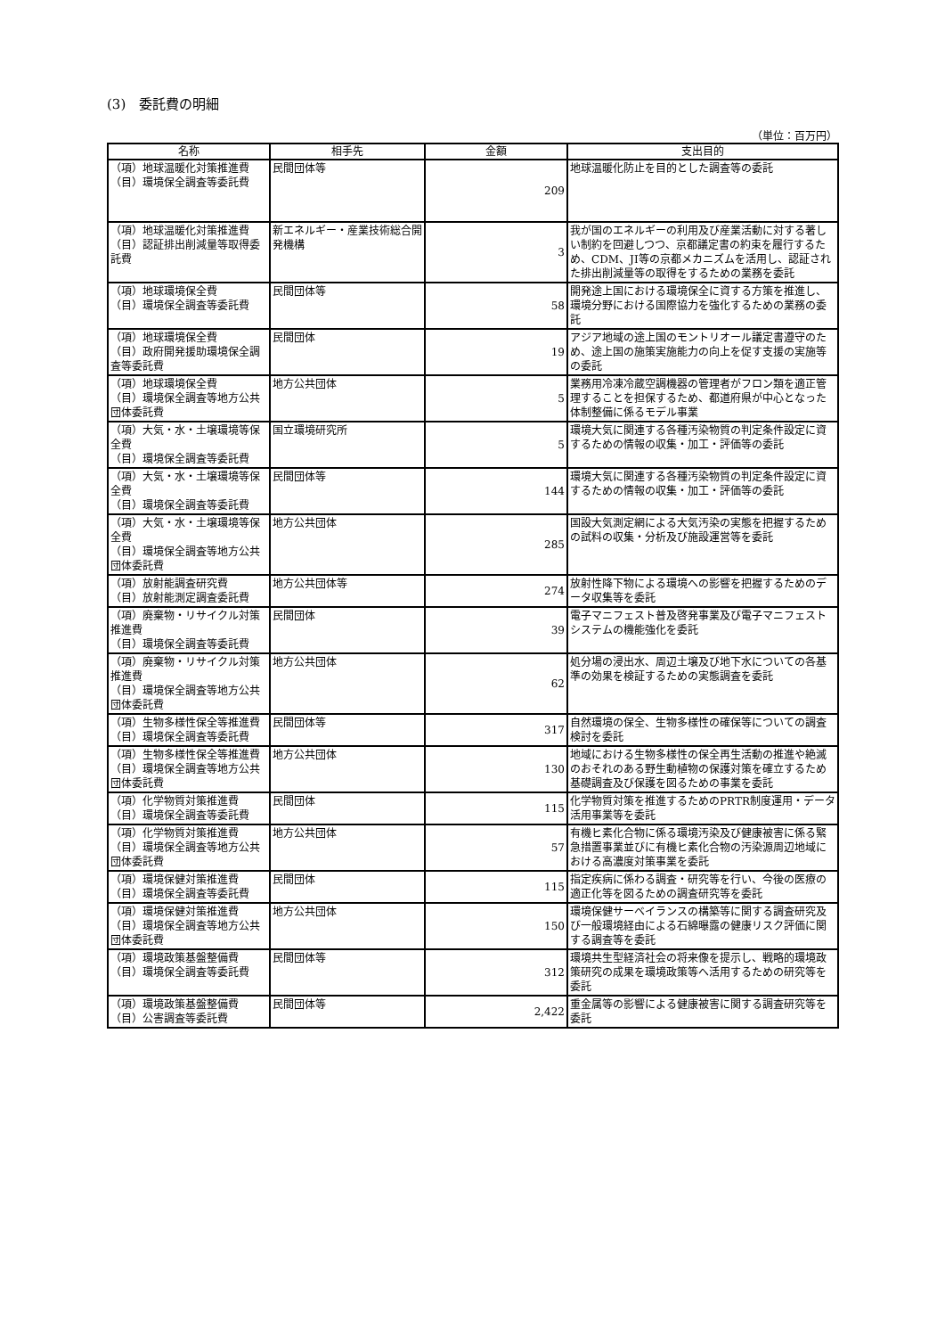(3)　委託費の明細
（単位：百万円）
| 名称 | 相手先 | 金額 | 支出目的 |
| --- | --- | --- | --- |
| （項）地球温暖化対策推進費 （目）環境保全調査等委託費 | 民間団体等 | 209 | 地球温暖化防止を目的とした調査等の委託 |
| （項）地球温暖化対策推進費 （目）認証排出削減量等取得委託費 | 新エネルギー・産業技術総合開発機構 | 3 | 我が国のエネルギーの利用及び産業活動に対する著しい制約を回避しつつ、京都議定書の約束を履行するため、CDM、JI等の京都メカニズムを活用し、認証された排出削減量等の取得をするための業務を委託 |
| （項）地球環境保全費 （目）環境保全調査等委託費 | 民間団体等 | 58 | 開発途上国における環境保全に資する方策を推進し、環境分野における国際協力を強化するための業務の委託 |
| （項）地球環境保全費 （目）政府開発援助環境保全調査等委託費 | 民間団体 | 19 | アジア地域の途上国のモントリオール議定書遵守のため、途上国の施策実施能力の向上を促す支援の実施等の委託 |
| （項）地球環境保全費 （目）環境保全調査等地方公共団体委託費 | 地方公共団体 | 5 | 業務用冷凍冷蔵空調機器の管理者がフロン類を適正管理することを担保するため、都道府県が中心となった体制整備に係るモデル事業 |
| （項）大気・水・土壌環境等保全費 （目）環境保全調査等委託費 | 国立環境研究所 | 5 | 環境大気に関連する各種汚染物質の判定条件設定に資するための情報の収集・加工・評価等の委託 |
| （項）大気・水・土壌環境等保全費 （目）環境保全調査等委託費 | 民間団体等 | 144 | 環境大気に関連する各種汚染物質の判定条件設定に資するための情報の収集・加工・評価等の委託 |
| （項）大気・水・土壌環境等保全費 （目）環境保全調査等地方公共団体委託費 | 地方公共団体 | 285 | 国設大気測定網による大気汚染の実態を把握するための試料の収集・分析及び施設運営等を委託 |
| （項）放射能調査研究費 （目）放射能測定調査委託費 | 地方公共団体等 | 274 | 放射性降下物による環境への影響を把握するためのデータ収集等を委託 |
| （項）廃棄物・リサイクル対策推進費 （目）環境保全調査等委託費 | 民間団体 | 39 | 電子マニフェスト普及啓発事業及び電子マニフェストシステムの機能強化を委託 |
| （項）廃棄物・リサイクル対策推進費 （目）環境保全調査等地方公共団体委託費 | 地方公共団体 | 62 | 処分場の浸出水、周辺土壌及び地下水についての各基準の効果を検証するための実態調査を委託 |
| （項）生物多様性保全等推進費 （目）環境保全調査等委託費 | 民間団体等 | 317 | 自然環境の保全、生物多様性の確保等についての調査検討を委託 |
| （項）生物多様性保全等推進費 （目）環境保全調査等地方公共団体委託費 | 地方公共団体 | 130 | 地域における生物多様性の保全再生活動の推進や絶滅のおそれのある野生動植物の保護対策を確立するため基礎調査及び保護を図るための事業を委託 |
| （項）化学物質対策推進費 （目）環境保全調査等委託費 | 民間団体 | 115 | 化学物質対策を推進するためのPRTR制度運用・データ活用事業等を委託 |
| （項）化学物質対策推進費 （目）環境保全調査等地方公共団体委託費 | 地方公共団体 | 57 | 有機ヒ素化合物に係る環境汚染及び健康被害に係る緊急措置事業並びに有機ヒ素化合物の汚染源周辺地域における高濃度対策事業を委託 |
| （項）環境保健対策推進費 （目）環境保全調査等委託費 | 民間団体 | 115 | 指定疾病に係わる調査・研究等を行い、今後の医療の適正化等を図るための調査研究等を委託 |
| （項）環境保健対策推進費 （目）環境保全調査等地方公共団体委託費 | 地方公共団体 | 150 | 環境保健サーベイランスの構築等に関する調査研究及び一般環境経由による石綿曝露の健康リスク評価に関する調査等を委託 |
| （項）環境政策基盤整備費 （目）環境保全調査等委託費 | 民間団体等 | 312 | 環境共生型経済社会の将来像を提示し、戦略的環境政策研究の成果を環境政策等へ活用するための研究等を委託 |
| （項）環境政策基盤整備費 （目）公害調査等委託費 | 民間団体等 | 2,422 | 重金属等の影響による健康被害に関する調査研究等を委託 |